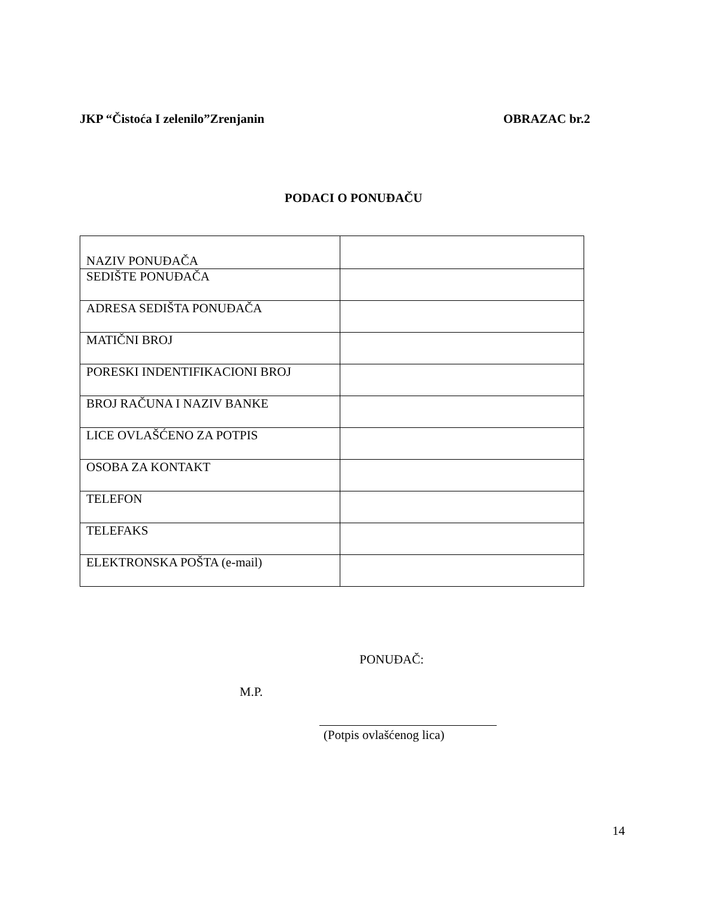JKP “Čistoća I zelenilo”Zrenjanin OBRAZAC br.2
PODACI O PONUĐAČU
| NAZIV PONUĐAČA | |
| SEDIŠTE PONUĐAČA | |
| ADRESA SEDIŠTA PONUĐAČA | |
| MATIČNI BROJ | |
| PORESKI INDENTIFIKACIONI BROJ | |
| BROJ RAČUNA I NAZIV BANKE | |
| LICE OVLAŠĆENO ZA POTPIS | |
| OSOBA ZA KONTAKT | |
| TELEFON | |
| TELEFAKS | |
| ELEKTRONSKA POŠTA (e-mail) | |
PONUĐAČ:
M.P.
(Potpis ovlašćenog lica)
14